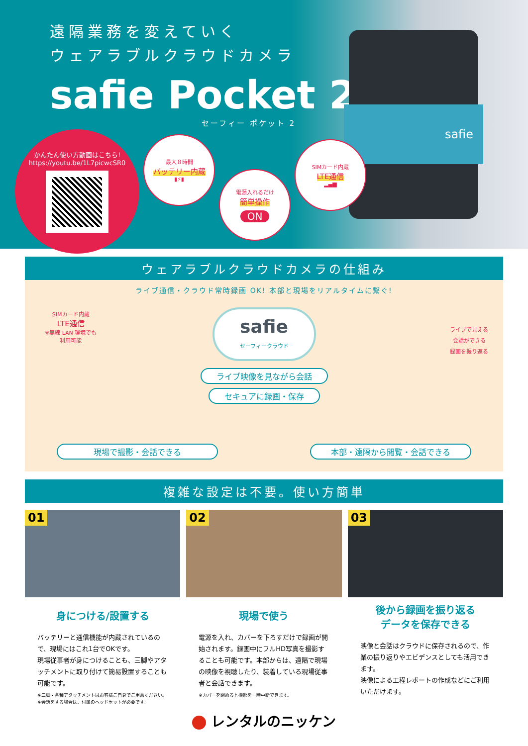遠隔業務を変えていく
ウェアラブルクラウドカメラ
safie Pocket 2
セーフィー ポケット 2
safie
かんたん使い方動画はこちら!
https://youtu.be/1L7picwcSR0
最大８時間
バッテリー内蔵
▮⚡▮
電源入れるだけ
簡単操作
ON
SIMカード内蔵
LTE通信
▂▄▆
ウェアラブルクラウドカメラの仕組み
ライブ通信・クラウド常時録画 OK! 本部と現場をリアルタイムに繋ぐ!
SIMカード内蔵
LTE通信
※無線 LAN 環境でも
利用可能
ライブで見える
会話ができる
録画を振り返る
safie
セーフィークラウド
ライブ映像を見ながら会話
セキュアに録画・保存
現場で撮影・会話できる 本部・遠隔から閲覧・会話できる
複雑な設定は不要。使い方簡単
01
身につける/設置する
バッテリーと通信機能が内蔵されているので、現場にはこれ1台でOKです。
現場従事者が身につけることも、三脚やアタッチメントに取り付けて簡易設置することも可能です。
※三脚・各種アタッチメントはお客様ご自身でご用意ください。
※会話をする場合は、付属のヘッドセットが必要です。
02
現場で使う
電源を入れ、カバーを下ろすだけで録画が開始されます。録画中にフルHD写真を撮影することも可能です。本部からは、遠隔で現場の映像を視聴したり、装着している現場従事者と会話できます。
※カバーを閉めると撮影を一時中断できます。
03
後から録画を振り返る
データを保存できる
映像と会話はクラウドに保存されるので、作業の振り返りやエビデンスとしても活用できます。
映像による工程レポートの作成などにご利用いただけます。
レンタルのニッケン